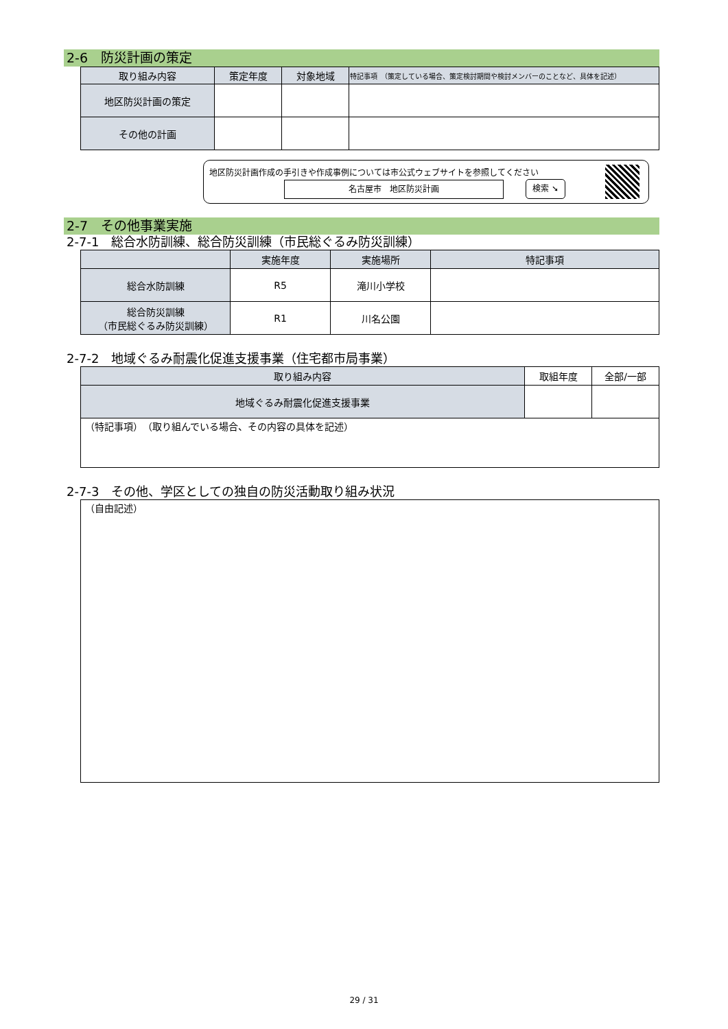2-6　防災計画の策定
| 取り組み内容 | 策定年度 | 対象地域 | 特記事項 （策定している場合、策定検討期間や検討メンバーのことなど、具体を記述） |
| --- | --- | --- | --- |
| 地区防災計画の策定 | | | |
| その他の計画 | | | |
地区防災計画作成の手引きや作成事例については市公式ウェブサイトを参照してください
名古屋市　地区防災計画 検索 ➘
2-7　その他事業実施
2-7-1　総合水防訓練、総合防災訓練（市民総ぐるみ防災訓練）
| | 実施年度 | 実施場所 | 特記事項 |
| --- | --- | --- | --- |
| 総合水防訓練 | R5 | 滝川小学校 | |
| 総合防災訓練 （市民総ぐるみ防災訓練） | R1 | 川名公園 | |
2-7-2　地域ぐるみ耐震化促進支援事業（住宅都市局事業）
| 取り組み内容 | 取組年度 | 全部/一部 |
| --- | --- | --- |
| 地域ぐるみ耐震化促進支援事業 | | |
| （特記事項） （取り組んでいる場合、その内容の具体を記述） | | |
2-7-3　その他、学区としての独自の防災活動取り組み状況
| （自由記述） |
29 / 31